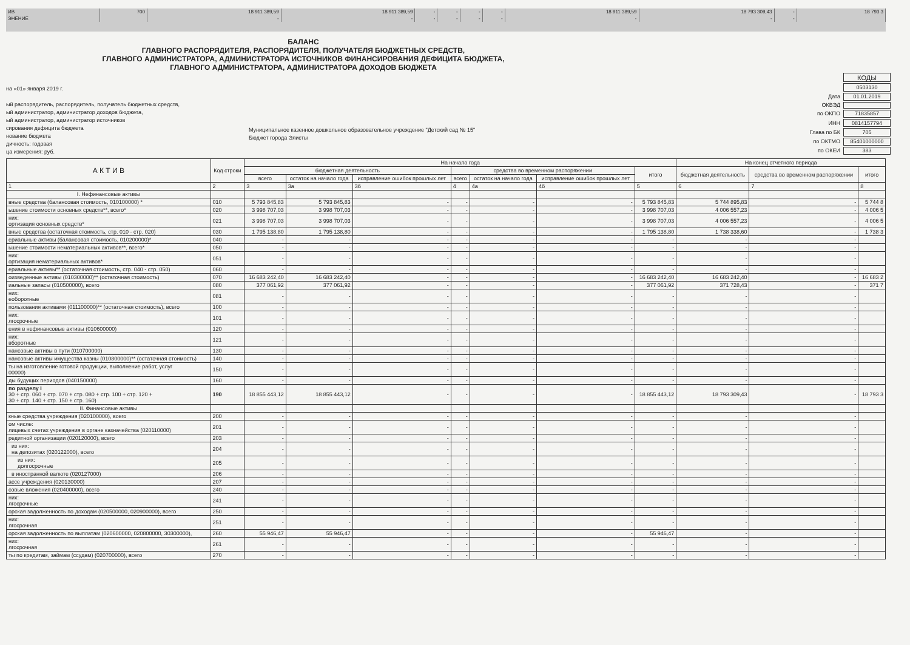| ИВ | 700 | 18 911 389,59 | 18 911 389,59 | - | - | - | - | 18 911 389,59 | 18 793 309,43 | - | 18 793 3 |
| ЭНЕНИЕ | | - | - | - | - | - | - | - | - | - | |
БАЛАНС
ГЛАВНОГО РАСПОРЯДИТЕЛЯ, РАСПОРЯДИТЕЛЯ, ПОЛУЧАТЕЛЯ БЮДЖЕТНЫХ СРЕДСТВ,
ГЛАВНОГО АДМИНИСТРАТОРА, АДМИНИСТРАТОРА ИСТОЧНИКОВ ФИНАНСИРОВАНИЯ ДЕФИЦИТА БЮДЖЕТА,
ГЛАВНОГО АДМИНИСТРАТОРА, АДМИНИСТРАТОРА ДОХОДОВ БЮДЖЕТА
на «01» января 2019 г.
ый распорядитель, распорядитель, получатель бюджетных средств,
ый администратор, администратор доходов бюджета,
ый администратор, администратор источников
сирования дефицита бюджета
нование бюджета
дичность: годовая
ца измерения: руб.
Муниципальное казенное дошкольное образовательное учреждение "Детский сад № 15"
Бюджет города Элисты
| | КОДЫ |
| | 0503130 |
| Дата | 01.01.2019 |
| ОКВЭД | |
| по ОКПО | 71835857 |
| ИНН | 0814157794 |
| Глава по БК | 705 |
| по ОКТМО | 85401000000 |
| по ОКЕИ | 383 |
| А К Т И В | Код строки | На начало года | | | | | | | На конец отчетного периода | | |
| --- | --- | --- | --- | --- | --- | --- | --- | --- | --- | --- | --- |
| | | бюджетная деятельность | | | средства во временном распоряжении | | | итого | бюджетная деятельность | средства во временном распоряжении | итого |
| | | всего | остаток на начало года | исправление ошибок прошлых лет | всего | остаток на начало года | исправление ошибок прошлых лет | | | | |
| 1 | 2 | 3 | 3а | 3б | 4 | 4а | 4б | 5 | 6 | 7 | 8 |
| I. Нефинансовые активы | | | | | | | | | | | |
| вные средства (балансовая стоимость, 010100000) * | 010 | 5 793 845,83 | 5 793 845,83 | - | - | - | - | 5 793 845,83 | 5 744 895,83 | - | 5 744 8 |
| ьшение стоимости основных средств**, всего* | 020 | 3 998 707,03 | 3 998 707,03 | - | - | - | - | 3 998 707,03 | 4 006 557,23 | - | 4 006 5 |
| них: ортизация основных средств* | 021 | 3 998 707,03 | 3 998 707,03 | - | - | - | - | 3 998 707,03 | 4 006 557,23 | - | 4 006 5 |
| вные средства (остаточная стоимость, стр. 010 - стр. 020) | 030 | 1 795 138,80 | 1 795 138,80 | - | - | - | - | 1 795 138,80 | 1 738 338,60 | - | 1 738 3 |
| ериальные активы (балансовая стоимость, 010200000)* | 040 | - | - | - | - | - | - | - | - | - | |
| ьшение стоимости нематериальных активов**, всего* | 050 | - | - | - | - | - | - | - | - | - | |
| них: ортизация нематериальных активов* | 051 | - | - | - | - | - | - | - | - | - | |
| ериальные активы** (остаточная стоимость, стр. 040 - стр. 050) | 060 | - | - | - | - | - | - | - | - | - | |
| оизведенные активы (010300000)** (остаточная стоимость) | 070 | 16 683 242,40 | 16 683 242,40 | - | - | - | - | 16 683 242,40 | 16 683 242,40 | - | 16 683 2 |
| иальные запасы (010500000), всего | 080 | 377 061,92 | 377 061,92 | - | - | - | - | 377 061,92 | 371 728,43 | - | 371 7 |
| них: еоборотные | 081 | - | - | - | - | - | - | - | - | - | |
| пользования активами (011100000)** (остаточная стоимость), всего | 100 | - | - | - | - | - | - | - | - | - | |
| них: лгосрочные | 101 | - | - | - | - | - | - | - | - | - | |
| ения в нефинансовые активы (010600000) | 120 | - | - | - | - | - | - | - | - | - | |
| них: вборотные | 121 | - | - | - | - | - | - | - | - | - | |
| нансовые активы в пути (010700000) | 130 | - | - | - | - | - | - | - | - | - | |
| нансовые активы имущества казны (010800000)** (остаточная стоимость) | 140 | - | - | - | - | - | - | - | - | - | |
| ты на изготовление готовой продукции, выполнение работ, услуг 00000) | 150 | - | - | - | - | - | - | - | - | - | |
| ды будущих периодов (040150000) | 160 | - | - | - | - | - | - | - | - | - | |
| по разделу I 30 + стр. 060 + стр. 070 + стр. 080 + стр. 100 + стр. 120 + 30 + стр. 140 + стр. 150 + стр. 160) | 190 | 18 855 443,12 | 18 855 443,12 | - | - | - | - | 18 855 443,12 | 18 793 309,43 | - | 18 793 3 |
| II. Финансовые активы | | | | | | | | | | | |
| кные средства учреждения (020100000), всего | 200 | - | - | - | - | - | - | - | - | - | |
| ом числе: лицевых счетах учреждения в органе казначейства (020110000) | 201 | - | - | - | - | - | - | - | - | - | |
| редитной организации (020120000), всего | 203 | - | - | - | - | - | - | - | - | - | |
| из них: на депозитах (020122000), всего | 204 | - | - | - | - | - | - | - | - | - | |
| из них: долгосрочные | 205 | - | - | - | - | - | - | - | - | - | |
| в иностранной валюте (020127000) | 206 | - | - | - | - | - | - | - | - | - | |
| ассе учреждения (020130000) | 207 | - | - | - | - | - | - | - | - | - | |
| совые вложения (020400000), всего | 240 | - | - | - | - | - | - | - | - | - | |
| них: лгосрочные | 241 | - | - | - | - | - | - | - | - | - | |
| орская задолженность по доходам (020500000, 020900000), всего | 250 | - | - | - | - | - | - | - | - | - | |
| них: лгосрочная | 251 | - | - | - | - | - | - | - | - | - | |
| орская задолженность по выплатам (020600000, 020800000, 30300000), | 260 | 55 946,47 | 55 946,47 | - | - | - | - | 55 946,47 | - | - | |
| них: лгосрочная | 261 | - | - | - | - | - | - | - | - | - | |
| ты по кредитам, займам (ссудам) (020700000), всего | 270 | - | - | - | - | - | - | - | - | - | |